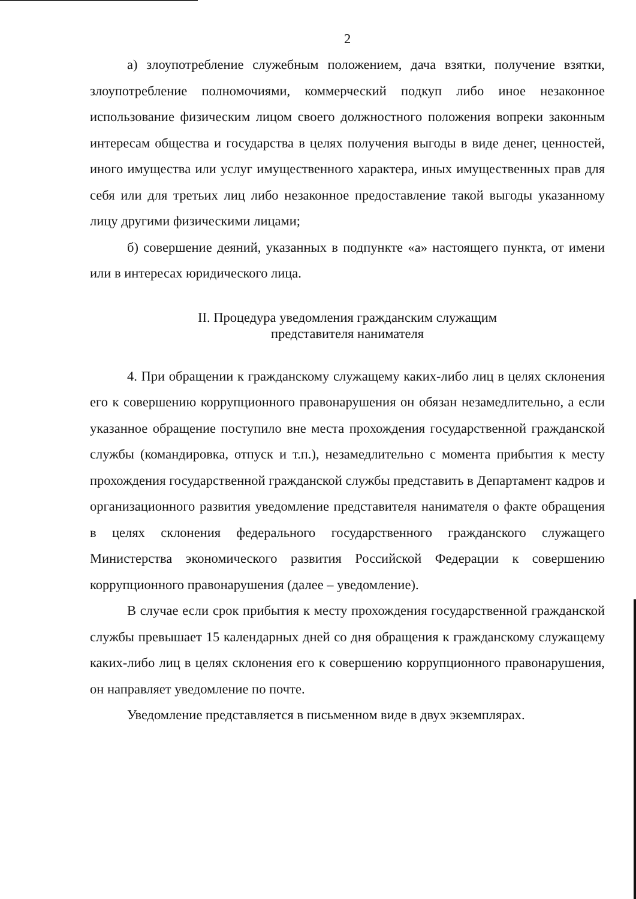2
а) злоупотребление служебным положением, дача взятки, получение взятки, злоупотребление полномочиями, коммерческий подкуп либо иное незаконное использование физическим лицом своего должностного положения вопреки законным интересам общества и государства в целях получения выгоды в виде денег, ценностей, иного имущества или услуг имущественного характера, иных имущественных прав для себя или для третьих лиц либо незаконное предоставление такой выгоды указанному лицу другими физическими лицами;
б) совершение деяний, указанных в подпункте «а» настоящего пункта, от имени или в интересах юридического лица.
II. Процедура уведомления гражданским служащим
представителя нанимателя
4. При обращении к гражданскому служащему каких-либо лиц в целях склонения его к совершению коррупционного правонарушения он обязан незамедлительно, а если указанное обращение поступило вне места прохождения государственной гражданской службы (командировка, отпуск и т.п.), незамедлительно с момента прибытия к месту прохождения государственной гражданской службы представить в Департамент кадров и организационного развития уведомление представителя нанимателя о факте обращения в целях склонения федерального государственного гражданского служащего Министерства экономического развития Российской Федерации к совершению коррупционного правонарушения (далее – уведомление).
В случае если срок прибытия к месту прохождения государственной гражданской службы превышает 15 календарных дней со дня обращения к гражданскому служащему каких-либо лиц в целях склонения его к совершению коррупционного правонарушения, он направляет уведомление по почте.
Уведомление представляется в письменном виде в двух экземплярах.